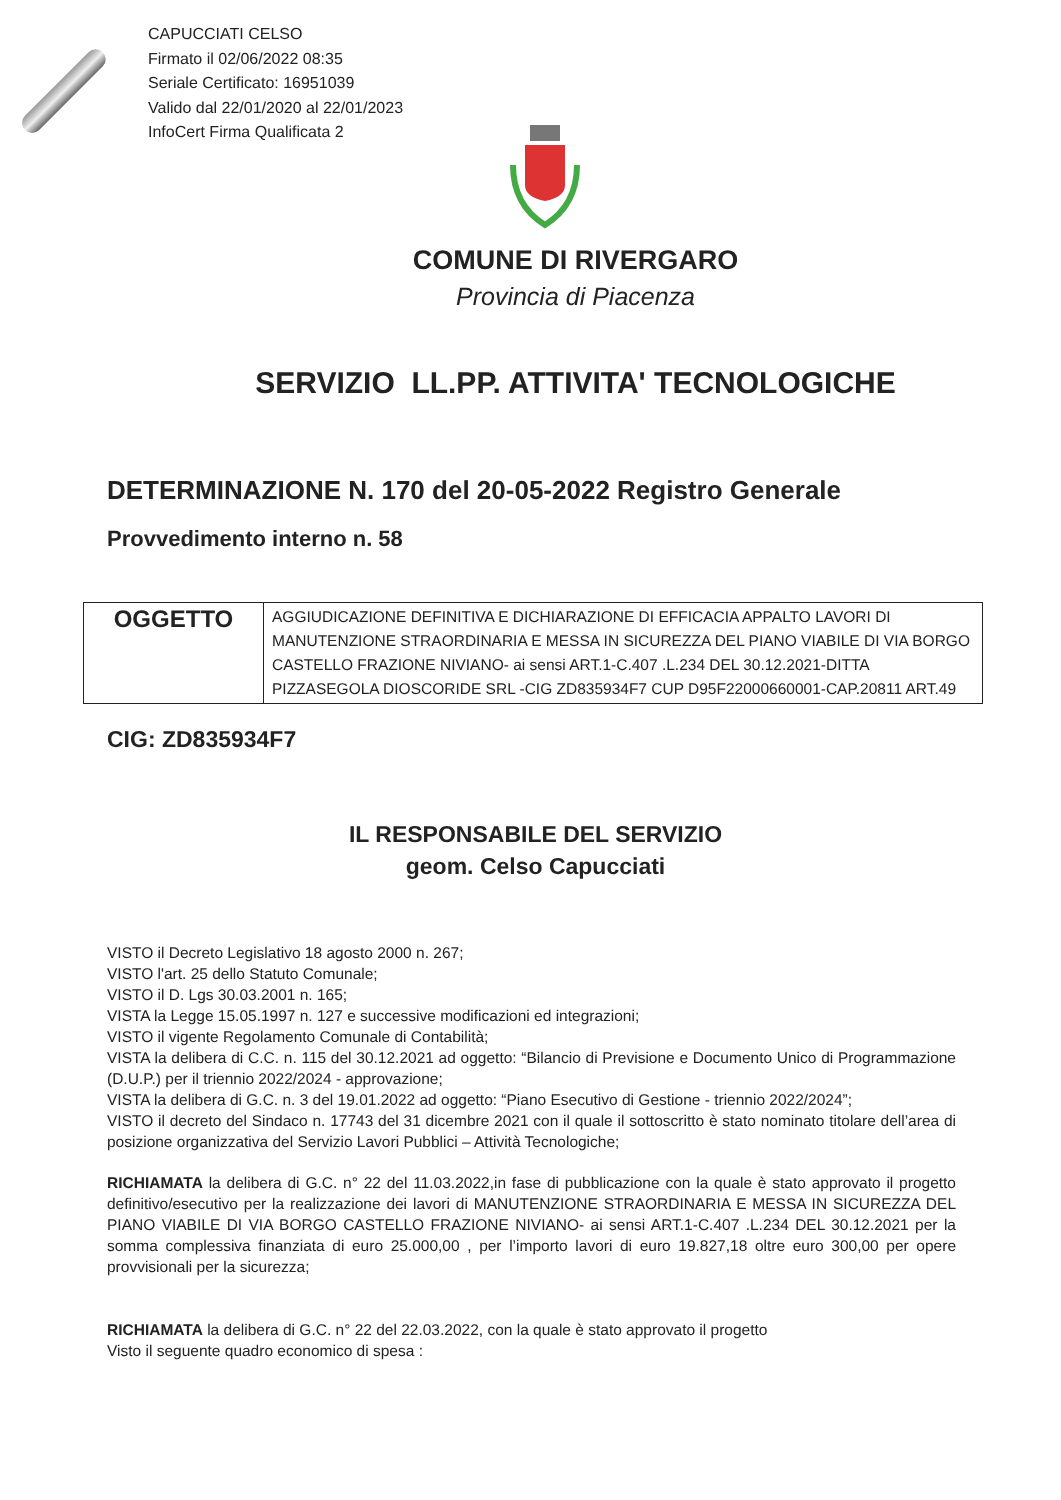CAPUCCIATI CELSO
Firmato il 02/06/2022 08:35
Seriale Certificato: 16951039
Valido dal 22/01/2020 al 22/01/2023
InfoCert Firma Qualificata 2
COMUNE DI RIVERGARO
Provincia di Piacenza
SERVIZIO LL.PP. ATTIVITA' TECNOLOGICHE
DETERMINAZIONE N. 170 del 20-05-2022 Registro Generale
Provvedimento interno n. 58
| OGGETTO | AGGIUDICAZIONE DEFINITIVA E DICHIARAZIONE DI EFFICACIA APPALTO LAVORI DI MANUTENZIONE STRAORDINARIA E MESSA IN SICUREZZA DEL PIANO VIABILE DI VIA BORGO CASTELLO FRAZIONE NIVIANO- ai sensi ART.1-C.407 .L.234 DEL 30.12.2021-DITTA PIZZASEGOLA DIOSCORIDE SRL -CIG ZD835934F7 CUP D95F22000660001-CAP.20811 ART.49 |
CIG: ZD835934F7
IL RESPONSABILE DEL SERVIZIO
geom. Celso Capucciati
VISTO il Decreto Legislativo 18 agosto 2000 n. 267;
VISTO l'art. 25 dello Statuto Comunale;
VISTO il D. Lgs 30.03.2001 n. 165;
VISTA la Legge 15.05.1997 n. 127 e successive modificazioni ed integrazioni;
VISTO il vigente Regolamento Comunale di Contabilità;
VISTA la delibera di C.C. n. 115 del 30.12.2021 ad oggetto: “Bilancio di Previsione e Documento Unico di Programmazione (D.U.P.) per il triennio 2022/2024 - approvazione;
VISTA la delibera di G.C. n. 3 del 19.01.2022 ad oggetto: “Piano Esecutivo di Gestione - triennio 2022/2024”;
VISTO il decreto del Sindaco n. 17743 del 31 dicembre 2021 con il quale il sottoscritto è stato nominato titolare dell’area di posizione organizzativa del Servizio Lavori Pubblici – Attività Tecnologiche;
RICHIAMATA la delibera di G.C. n° 22 del 11.03.2022,in fase di pubblicazione con la quale è stato approvato il progetto definitivo/esecutivo per la realizzazione dei lavori di MANUTENZIONE STRAORDINARIA E MESSA IN SICUREZZA DEL PIANO VIABILE DI VIA BORGO CASTELLO FRAZIONE NIVIANO- ai sensi ART.1-C.407 .L.234 DEL 30.12.2021 per la somma complessiva finanziata di euro 25.000,00 , per l’importo lavori di euro 19.827,18 oltre euro 300,00 per opere provvisionali per la sicurezza;
RICHIAMATA la delibera di G.C. n° 22 del 22.03.2022, con la quale è stato approvato il progetto
Visto il seguente quadro economico di spesa :